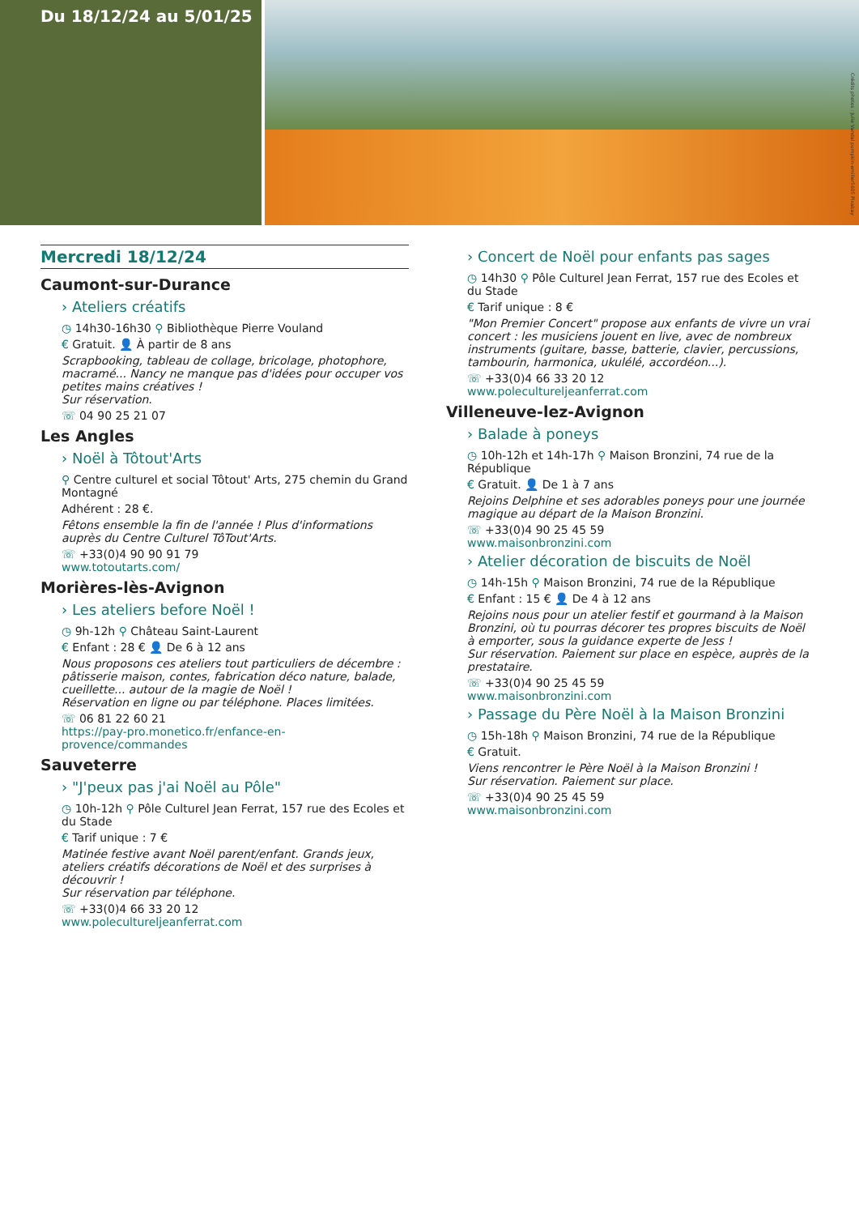Du 18/12/24 au 5/01/25
Crédits photos : Julie Vandal pumpkin-emiller5605 Pixabay
Mercredi 18/12/24
Caumont-sur-Durance
› Ateliers créatifs
◷ 14h30-16h30 ⚲ Bibliothèque Pierre Vouland
€ Gratuit. 👤 À partir de 8 ans
Scrapbooking, tableau de collage, bricolage, photophore, macramé... Nancy ne manque pas d'idées pour occuper vos petites mains créatives !
Sur réservation.
☏ 04 90 25 21 07
Les Angles
› Noël à Tôtout'Arts
⚲ Centre culturel et social Tôtout' Arts, 275 chemin du Grand Montagné
Adhérent : 28 €.
Fêtons ensemble la fin de l'année ! Plus d'informations auprès du Centre Culturel TôTout'Arts.
☏ +33(0)4 90 90 91 79
www.totoutarts.com/
Morières-lès-Avignon
› Les ateliers before Noël !
◷ 9h-12h ⚲ Château Saint-Laurent
€ Enfant : 28 € 👤 De 6 à 12 ans
Nous proposons ces ateliers tout particuliers de décembre : pâtisserie maison, contes, fabrication déco nature, balade, cueillette... autour de la magie de Noël !
Réservation en ligne ou par téléphone. Places limitées.
☏ 06 81 22 60 21
https://pay-pro.monetico.fr/enfance-en-provence/commandes
Sauveterre
› "J'peux pas j'ai Noël au Pôle"
◷ 10h-12h ⚲ Pôle Culturel Jean Ferrat, 157 rue des Ecoles et du Stade
€ Tarif unique : 7 €
Matinée festive avant Noël parent/enfant. Grands jeux, ateliers créatifs décorations de Noël et des surprises à découvrir !
Sur réservation par téléphone.
☏ +33(0)4 66 33 20 12
www.poleculturelj​eanferrat.com
› Concert de Noël pour enfants pas sages
◷ 14h30 ⚲ Pôle Culturel Jean Ferrat, 157 rue des Ecoles et du Stade
€ Tarif unique : 8 €
"Mon Premier Concert" propose aux enfants de vivre un vrai concert : les musiciens jouent en live, avec de nombreux instruments (guitare, basse, batterie, clavier, percussions, tambourin, harmonica, ukulélé, accordéon...).
☏ +33(0)4 66 33 20 12
www.poleculturelj​eanferrat.com
Villeneuve-lez-Avignon
› Balade à poneys
◷ 10h-12h et 14h-17h ⚲ Maison Bronzini, 74 rue de la République
€ Gratuit. 👤 De 1 à 7 ans
Rejoins Delphine et ses adorables poneys pour une journée magique au départ de la Maison Bronzini.
☏ +33(0)4 90 25 45 59
www.maisonbronzini.com
› Atelier décoration de biscuits de Noël
◷ 14h-15h ⚲ Maison Bronzini, 74 rue de la République
€ Enfant : 15 € 👤 De 4 à 12 ans
Rejoins nous pour un atelier festif et gourmand à la Maison Bronzini, où tu pourras décorer tes propres biscuits de Noël à emporter, sous la guidance experte de Jess !
Sur réservation. Paiement sur place en espèce, auprès de la prestataire.
☏ +33(0)4 90 25 45 59
www.maisonbronzini.com
› Passage du Père Noël à la Maison Bronzini
◷ 15h-18h ⚲ Maison Bronzini, 74 rue de la République
€ Gratuit.
Viens rencontrer le Père Noël à la Maison Bronzini !
Sur réservation. Paiement sur place.
☏ +33(0)4 90 25 45 59
www.maisonbronzini.com